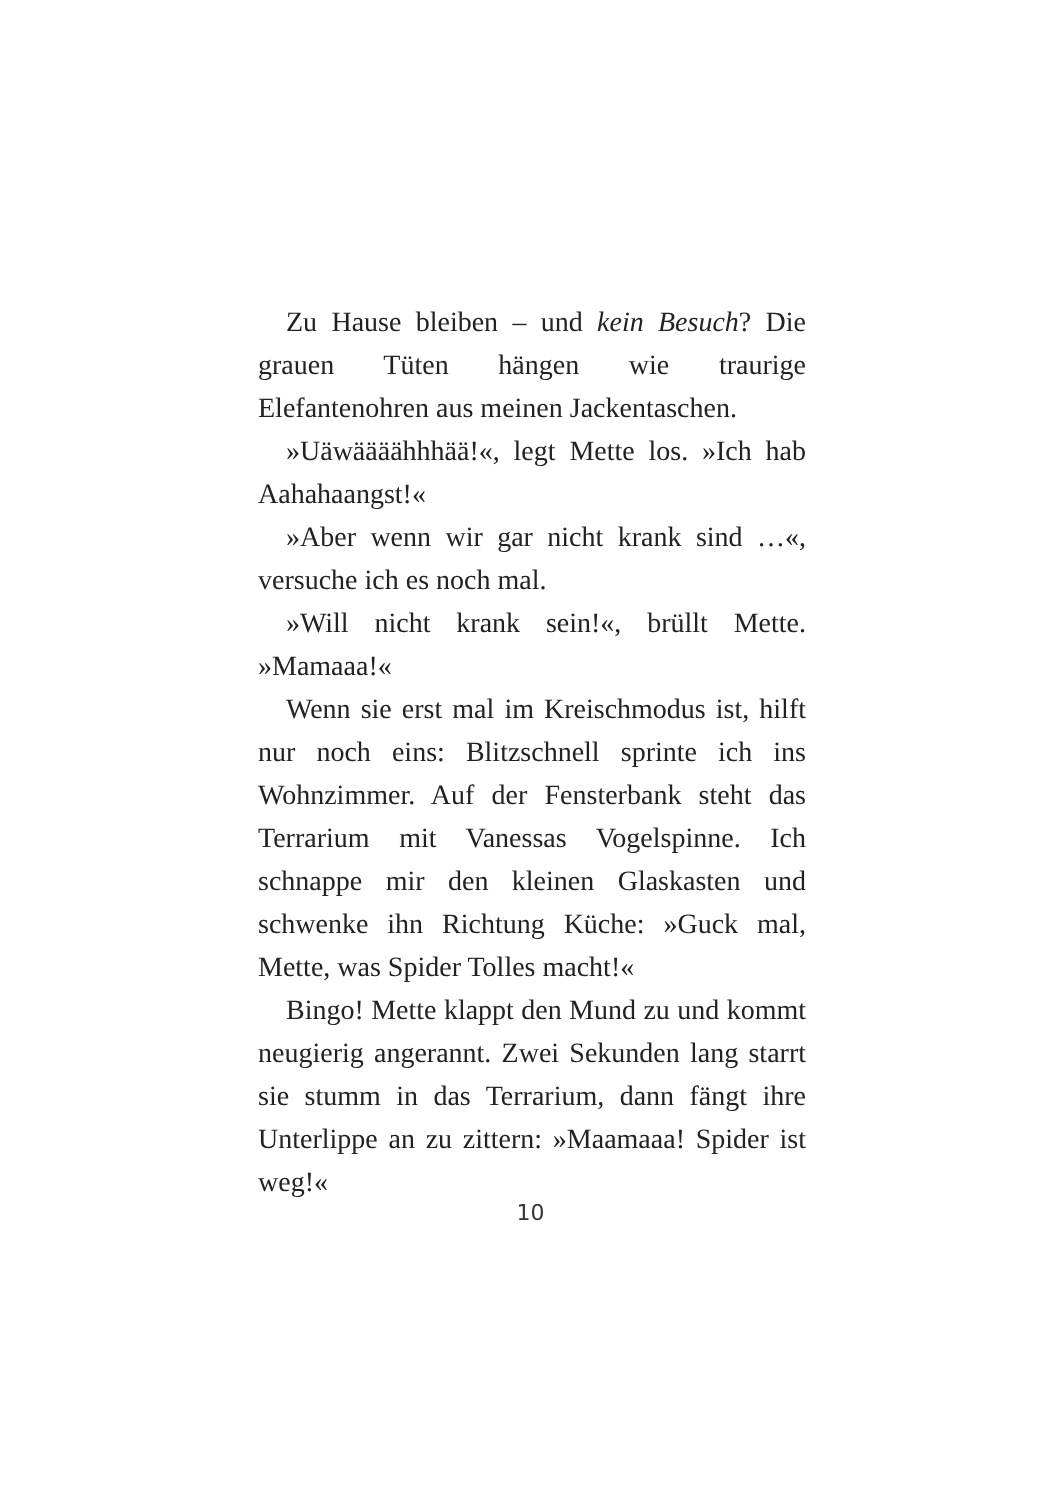Zu Hause bleiben – und kein Besuch? Die grauen Tüten hängen wie traurige Elefantenohren aus meinen Jackentaschen.
»Uäwäääähhhää!«, legt Mette los. »Ich hab Aahahaangst!«
»Aber wenn wir gar nicht krank sind …«, versuche ich es noch mal.
»Will nicht krank sein!«, brüllt Mette. »Mamaaa!«
Wenn sie erst mal im Kreischmodus ist, hilft nur noch eins: Blitzschnell sprinte ich ins Wohnzimmer. Auf der Fensterbank steht das Terrarium mit Vanessas Vogelspinne. Ich schnappe mir den kleinen Glaskasten und schwenke ihn Richtung Küche: »Guck mal, Mette, was Spider Tolles macht!«
Bingo! Mette klappt den Mund zu und kommt neugierig angerannt. Zwei Sekunden lang starrt sie stumm in das Terrarium, dann fängt ihre Unterlippe an zu zittern: »Maamaaa! Spider ist weg!«
10